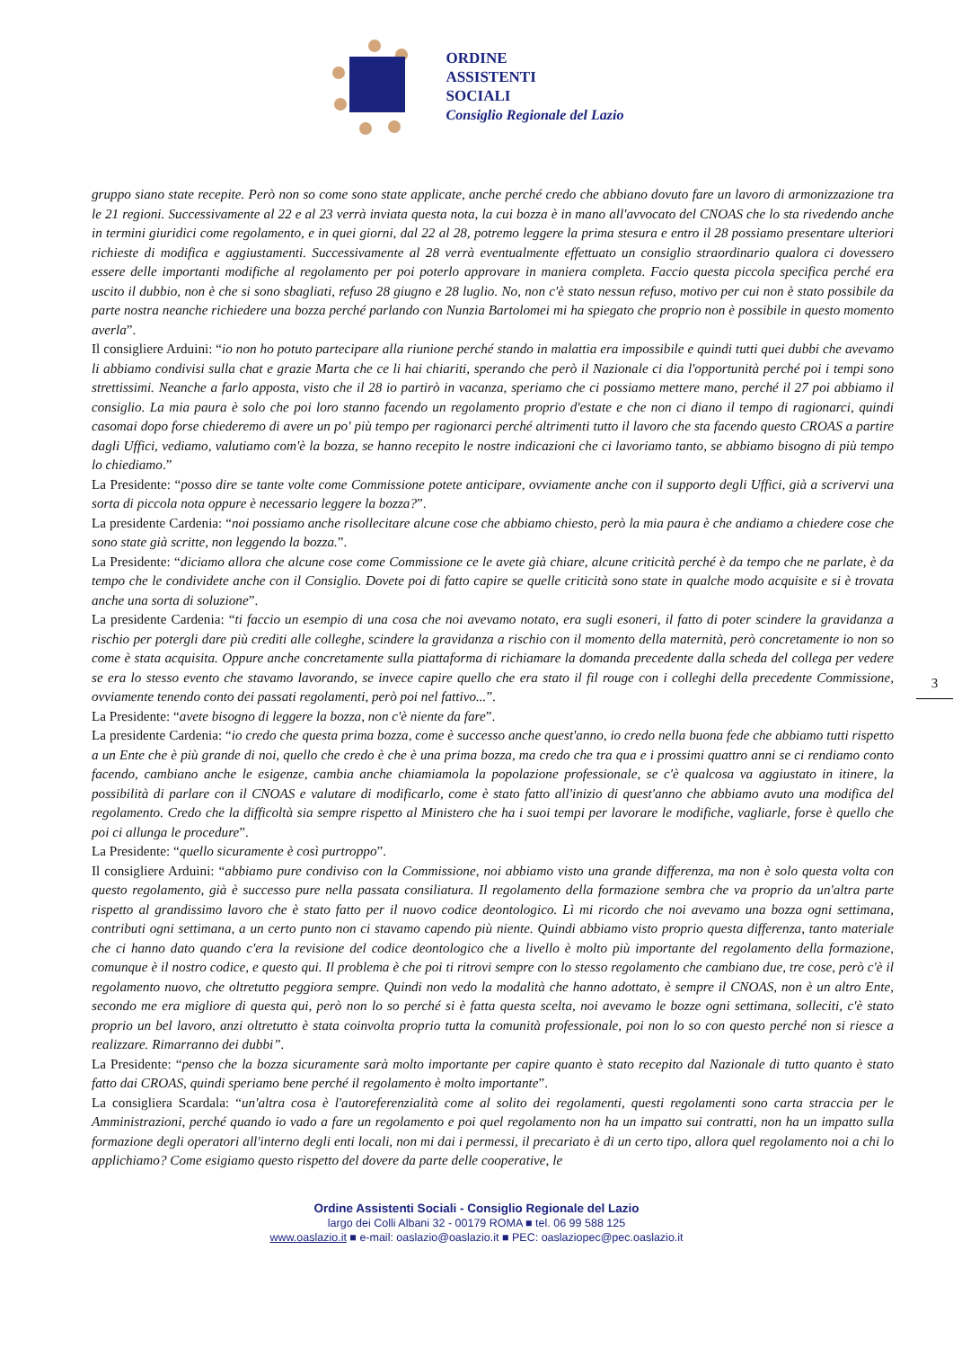ORDINE
ASSISTENTI
SOCIALI
Consiglio Regionale del Lazio
gruppo siano state recepite. Però non so come sono state applicate, anche perché credo che abbiano dovuto fare un lavoro di armonizzazione tra le 21 regioni. Successivamente al 22 e al 23 verrà inviata questa nota, la cui bozza è in mano all'avvocato del CNOAS che lo sta rivedendo anche in termini giuridici come regolamento, e in quei giorni, dal 22 al 28, potremo leggere la prima stesura e entro il 28 possiamo presentare ulteriori richieste di modifica e aggiustamenti. Successivamente al 28 verrà eventualmente effettuato un consiglio straordinario qualora ci dovessero essere delle importanti modifiche al regolamento per poi poterlo approvare in maniera completa. Faccio questa piccola specifica perché era uscito il dubbio, non è che si sono sbagliati, refuso 28 giugno e 28 luglio. No, non c'è stato nessun refuso, motivo per cui non è stato possibile da parte nostra neanche richiedere una bozza perché parlando con Nunzia Bartolomei mi ha spiegato che proprio non è possibile in questo momento averla”.
Il consigliere Arduini: “io non ho potuto partecipare alla riunione perché stando in malattia era impossibile e quindi tutti quei dubbi che avevamo li abbiamo condivisi sulla chat e grazie Marta che ce li hai chiariti, sperando che però il Nazionale ci dia l'opportunità perché poi i tempi sono strettissimi. Neanche a farlo apposta, visto che il 28 io partirò in vacanza, speriamo che ci possiamo mettere mano, perché il 27 poi abbiamo il consiglio. La mia paura è solo che poi loro stanno facendo un regolamento proprio d'estate e che non ci diano il tempo di ragionarci, quindi casomai dopo forse chiederemo di avere un po' più tempo per ragionarci perché altrimenti tutto il lavoro che sta facendo questo CROAS a partire dagli Uffici, vediamo, valutiamo com'è la bozza, se hanno recepito le nostre indicazioni che ci lavoriamo tanto, se abbiamo bisogno di più tempo lo chiediamo.”
La Presidente: “posso dire se tante volte come Commissione potete anticipare, ovviamente anche con il supporto degli Uffici, già a scrivervi una sorta di piccola nota oppure è necessario leggere la bozza?”.
La presidente Cardenia: “noi possiamo anche risollecitare alcune cose che abbiamo chiesto, però la mia paura è che andiamo a chiedere cose che sono state già scritte, non leggendo la bozza.”.
La Presidente: “diciamo allora che alcune cose come Commissione ce le avete già chiare, alcune criticità perché è da tempo che ne parlate, è da tempo che le condividete anche con il Consiglio. Dovete poi di fatto capire se quelle criticità sono state in qualche modo acquisite e si è trovata anche una sorta di soluzione”.
La presidente Cardenia: “ti faccio un esempio di una cosa che noi avevamo notato, era sugli esoneri, il fatto di poter scindere la gravidanza a rischio per potergli dare più crediti alle colleghe, scindere la gravidanza a rischio con il momento della maternità, però concretamente io non so come è stata acquisita. Oppure anche concretamente sulla piattaforma di richiamare la domanda precedente dalla scheda del collega per vedere se era lo stesso evento che stavamo lavorando, se invece capire quello che era stato il fil rouge con i colleghi della precedente Commissione, ovviamente tenendo conto dei passati regolamenti, però poi nel fattivo...”.
La Presidente: “avete bisogno di leggere la bozza, non c'è niente da fare”.
La presidente Cardenia: “io credo che questa prima bozza, come è successo anche quest'anno, io credo nella buona fede che abbiamo tutti rispetto a un Ente che è più grande di noi, quello che credo è che è una prima bozza, ma credo che tra qua e i prossimi quattro anni se ci rendiamo conto facendo, cambiano anche le esigenze, cambia anche chiamiamola la popolazione professionale, se c'è qualcosa va aggiustato in itinere, la possibilità di parlare con il CNOAS e valutare di modificarlo, come è stato fatto all'inizio di quest'anno che abbiamo avuto una modifica del regolamento. Credo che la difficoltà sia sempre rispetto al Ministero che ha i suoi tempi per lavorare le modifiche, vagliarle, forse è quello che poi ci allunga le procedure”.
La Presidente: “quello sicuramente è così purtroppo”.
Il consigliere Arduini: “abbiamo pure condiviso con la Commissione, noi abbiamo visto una grande differenza, ma non è solo questa volta con questo regolamento, già è successo pure nella passata consiliatura. Il regolamento della formazione sembra che va proprio da un'altra parte rispetto al grandissimo lavoro che è stato fatto per il nuovo codice deontologico. Lì mi ricordo che noi avevamo una bozza ogni settimana, contributi ogni settimana, a un certo punto non ci stavamo capendo più niente. Quindi abbiamo visto proprio questa differenza, tanto materiale che ci hanno dato quando c'era la revisione del codice deontologico che a livello è molto più importante del regolamento della formazione, comunque è il nostro codice, e questo qui. Il problema è che poi ti ritrovi sempre con lo stesso regolamento che cambiano due, tre cose, però c'è il regolamento nuovo, che oltretutto peggiora sempre. Quindi non vedo la modalità che hanno adottato, è sempre il CNOAS, non è un altro Ente, secondo me era migliore di questa qui, però non lo so perché si è fatta questa scelta, noi avevamo le bozze ogni settimana, solleciti, c'è stato proprio un bel lavoro, anzi oltretutto è stata coinvolta proprio tutta la comunità professionale, poi non lo so con questo perché non si riesce a realizzare. Rimarranno dei dubbi”.
La Presidente: “penso che la bozza sicuramente sarà molto importante per capire quanto è stato recepito dal Nazionale di tutto quanto è stato fatto dai CROAS, quindi speriamo bene perché il regolamento è molto importante”.
La consigliera Scardala: “un'altra cosa è l'autoreferenzialità come al solito dei regolamenti, questi regolamenti sono carta straccia per le Amministrazioni, perché quando io vado a fare un regolamento e poi quel regolamento non ha un impatto sui contratti, non ha un impatto sulla formazione degli operatori all'interno degli enti locali, non mi dai i permessi, il precariato è di un certo tipo, allora quel regolamento noi a chi lo applichiamo? Come esigiamo questo rispetto del dovere da parte delle cooperative, le
3
Ordine Assistenti Sociali - Consiglio Regionale del Lazio
largo dei Colli Albani 32 - 00179 ROMA ■ tel. 06 99 588 125
www.oaslazio.it ■ e-mail: oaslazio@oaslazio.it ■ PEC: oaslaziopec@pec.oaslazio.it